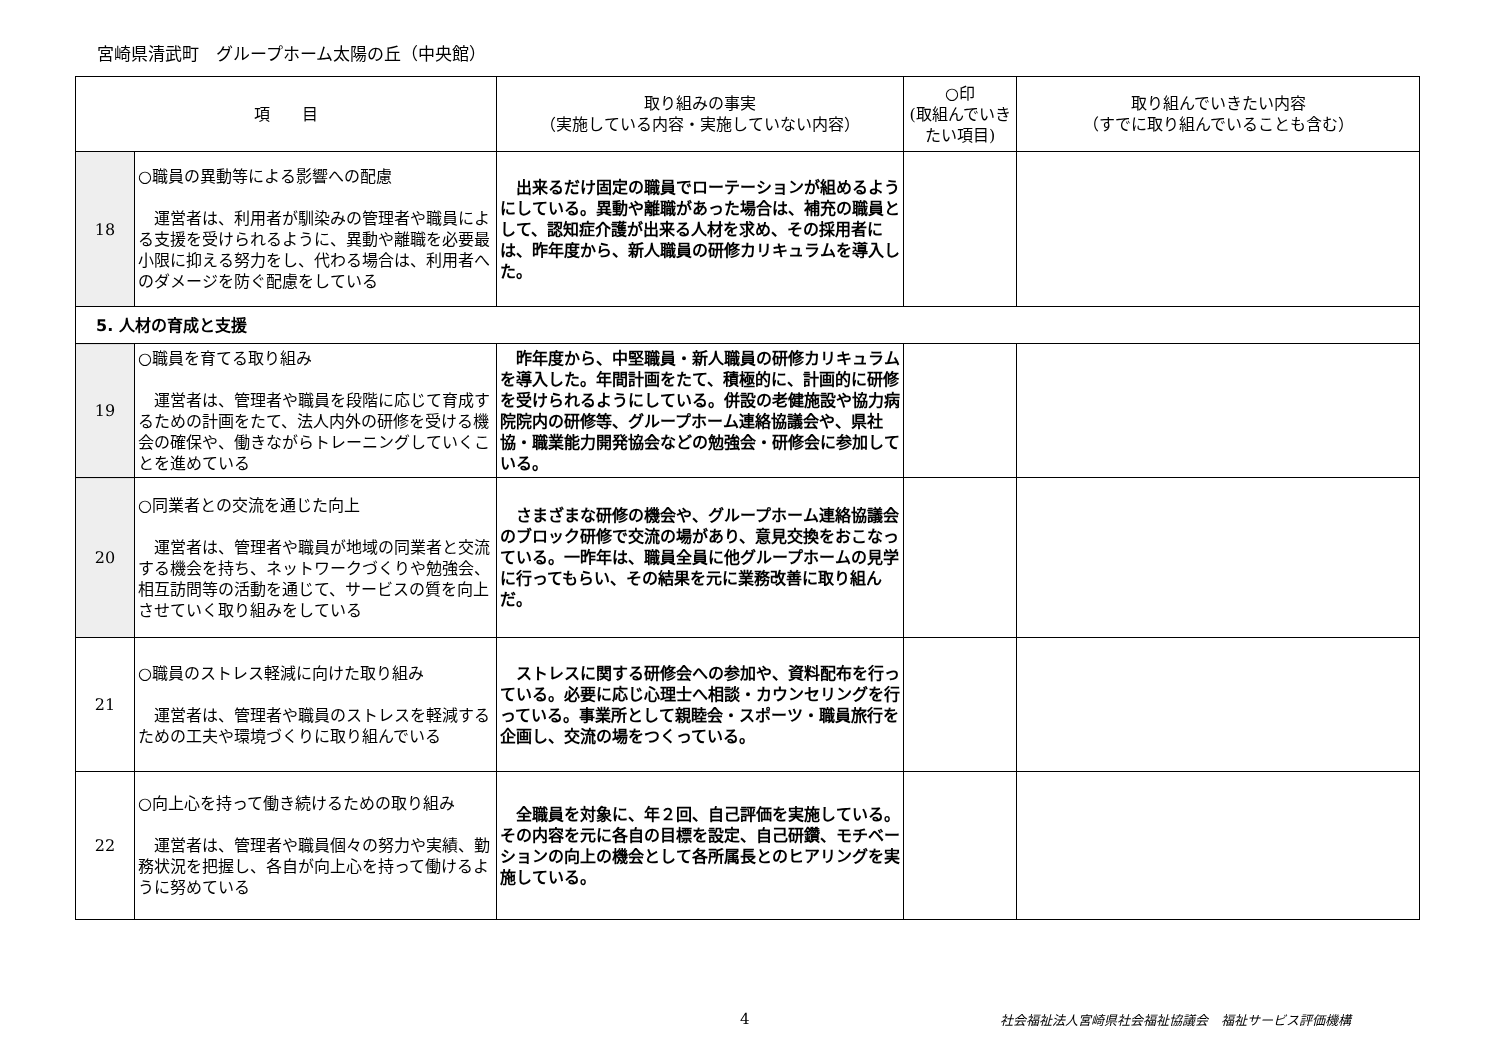宮崎県清武町　グループホーム太陽の丘（中央館）
| 項 目 | | 取り組みの事実 （実施している内容・実施していない内容） | ○印 (取組んでいきたい項目) | 取り組んでいきたい内容 （すでに取り組んでいることも含む） |
| --- | --- | --- | --- | --- |
| 18 | ○職員の異動等による影響への配慮 運営者は、利用者が馴染みの管理者や職員による支援を受けられるように、異動や離職を必要最小限に抑える努力をし、代わる場合は、利用者へのダメージを防ぐ配慮をしている | 出来るだけ固定の職員でローテーションが組めるようにしている。異動や離職があった場合は、補充の職員として、認知症介護が出来る人材を求め、その採用者には、昨年度から、新人職員の研修カリキュラムを導入した。 | | |
| 5. 人材の育成と支援 | | | | |
| 19 | ○職員を育てる取り組み 運営者は、管理者や職員を段階に応じて育成するための計画をたて、法人内外の研修を受ける機会の確保や、働きながらトレーニングしていくことを進めている | 昨年度から、中堅職員・新人職員の研修カリキュラムを導入した。年間計画をたて、積極的に、計画的に研修を受けられるようにしている。併設の老健施設や協力病院院内の研修等、グループホーム連絡協議会や、県社協・職業能力開発協会などの勉強会・研修会に参加している。 | | |
| 20 | ○同業者との交流を通じた向上 運営者は、管理者や職員が地域の同業者と交流する機会を持ち、ネットワークづくりや勉強会、相互訪問等の活動を通じて、サービスの質を向上させていく取り組みをしている | さまざまな研修の機会や、グループホーム連絡協議会のブロック研修で交流の場があり、意見交換をおこなっている。一昨年は、職員全員に他グループホームの見学に行ってもらい、その結果を元に業務改善に取り組んだ。 | | |
| 21 | ○職員のストレス軽減に向けた取り組み 運営者は、管理者や職員のストレスを軽減するための工夫や環境づくりに取り組んでいる | ストレスに関する研修会への参加や、資料配布を行っている。必要に応じ心理士へ相談・カウンセリングを行っている。事業所として親睦会・スポーツ・職員旅行を企画し、交流の場をつくっている。 | | |
| 22 | ○向上心を持って働き続けるための取り組み 運営者は、管理者や職員個々の努力や実績、勤務状況を把握し、各自が向上心を持って働けるように努めている | 全職員を対象に、年２回、自己評価を実施している。その内容を元に各自の目標を設定、自己研鑽、モチベーションの向上の機会として各所属長とのヒアリングを実施している。 | | |
4 社会福祉法人宮崎県社会福祉協議会　福祉サービス評価機構